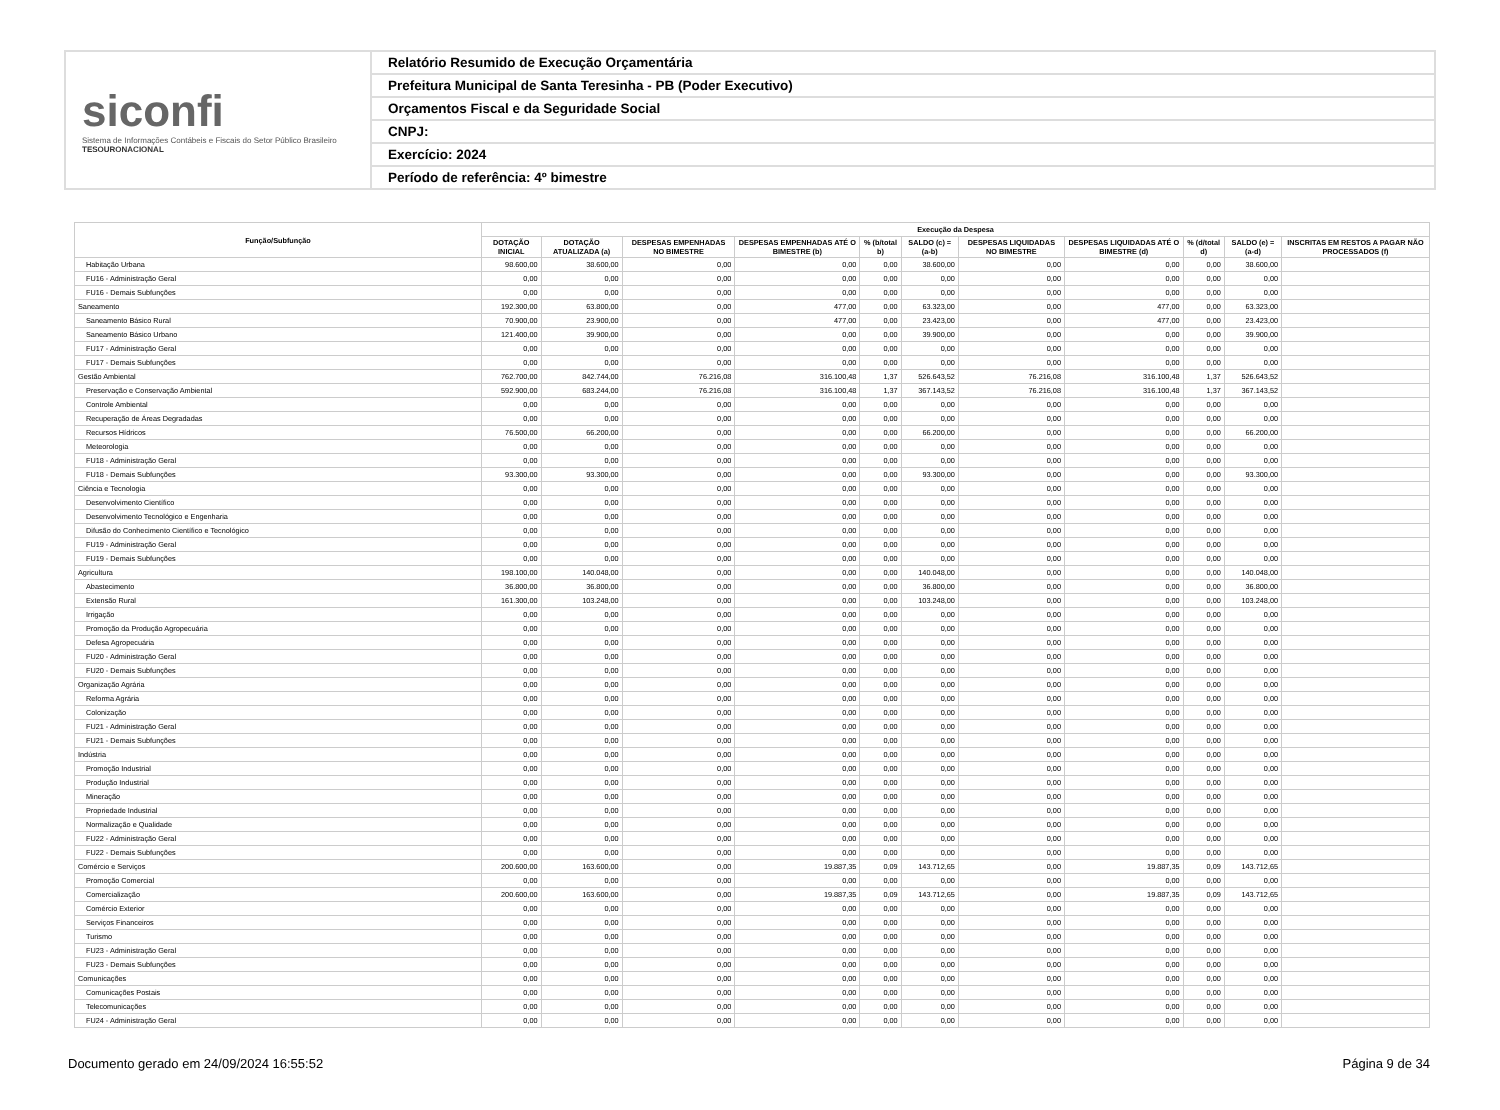siconfi
Sistema de Informações Contábeis e Fiscais do Setor Público Brasileiro
TESOURONACIONAL
Relatório Resumido de Execução Orçamentária
Prefeitura Municipal de Santa Teresinha - PB (Poder Executivo)
Orçamentos Fiscal e da Seguridade Social
CNPJ:
Exercício: 2024
Período de referência: 4º bimestre
| Função/Subfunção | Execução da Despesa | | | | | | | | | | |
| --- | --- | --- | --- | --- | --- | --- | --- | --- | --- | --- | --- |
| | DOTAÇÃO INICIAL | DOTAÇÃO ATUALIZADA (a) | DESPESAS EMPENHADAS NO BIMESTRE | DESPESAS EMPENHADAS ATÉ O BIMESTRE (b) | % (b/total b) | SALDO (c) = (a-b) | DESPESAS LIQUIDADAS NO BIMESTRE | DESPESAS LIQUIDADAS ATÉ O BIMESTRE (d) | % (d/total d) | SALDO (e) = (a-d) | INSCRITAS EM RESTOS A PAGAR NÃO PROCESSADOS (f) |
| Habitação Urbana | 98.600,00 | 38.600,00 | 0,00 | 0,00 | 0,00 | 38.600,00 | 0,00 | 0,00 | 0,00 | 38.600,00 | |
| FU16 - Administração Geral | 0,00 | 0,00 | 0,00 | 0,00 | 0,00 | 0,00 | 0,00 | 0,00 | 0,00 | 0,00 | |
| FU16 - Demais Subfunções | 0,00 | 0,00 | 0,00 | 0,00 | 0,00 | 0,00 | 0,00 | 0,00 | 0,00 | 0,00 | |
| Saneamento | 192.300,00 | 63.800,00 | 0,00 | 477,00 | 0,00 | 63.323,00 | 0,00 | 477,00 | 0,00 | 63.323,00 | |
| Saneamento Básico Rural | 70.900,00 | 23.900,00 | 0,00 | 477,00 | 0,00 | 23.423,00 | 0,00 | 477,00 | 0,00 | 23.423,00 | |
| Saneamento Básico Urbano | 121.400,00 | 39.900,00 | 0,00 | 0,00 | 0,00 | 39.900,00 | 0,00 | 0,00 | 0,00 | 39.900,00 | |
| FU17 - Administração Geral | 0,00 | 0,00 | 0,00 | 0,00 | 0,00 | 0,00 | 0,00 | 0,00 | 0,00 | 0,00 | |
| FU17 - Demais Subfunções | 0,00 | 0,00 | 0,00 | 0,00 | 0,00 | 0,00 | 0,00 | 0,00 | 0,00 | 0,00 | |
| Gestão Ambiental | 762.700,00 | 842.744,00 | 76.216,08 | 316.100,48 | 1,37 | 526.643,52 | 76.216,08 | 316.100,48 | 1,37 | 526.643,52 | |
| Preservação e Conservação Ambiental | 592.900,00 | 683.244,00 | 76.216,08 | 316.100,48 | 1,37 | 367.143,52 | 76.216,08 | 316.100,48 | 1,37 | 367.143,52 | |
| Controle Ambiental | 0,00 | 0,00 | 0,00 | 0,00 | 0,00 | 0,00 | 0,00 | 0,00 | 0,00 | 0,00 | |
| Recuperação de Áreas Degradadas | 0,00 | 0,00 | 0,00 | 0,00 | 0,00 | 0,00 | 0,00 | 0,00 | 0,00 | 0,00 | |
| Recursos Hídricos | 76.500,00 | 66.200,00 | 0,00 | 0,00 | 0,00 | 66.200,00 | 0,00 | 0,00 | 0,00 | 66.200,00 | |
| Meteorologia | 0,00 | 0,00 | 0,00 | 0,00 | 0,00 | 0,00 | 0,00 | 0,00 | 0,00 | 0,00 | |
| FU18 - Administração Geral | 0,00 | 0,00 | 0,00 | 0,00 | 0,00 | 0,00 | 0,00 | 0,00 | 0,00 | 0,00 | |
| FU18 - Demais Subfunções | 93.300,00 | 93.300,00 | 0,00 | 0,00 | 0,00 | 93.300,00 | 0,00 | 0,00 | 0,00 | 93.300,00 | |
| Ciência e Tecnologia | 0,00 | 0,00 | 0,00 | 0,00 | 0,00 | 0,00 | 0,00 | 0,00 | 0,00 | 0,00 | |
| Desenvolvimento Científico | 0,00 | 0,00 | 0,00 | 0,00 | 0,00 | 0,00 | 0,00 | 0,00 | 0,00 | 0,00 | |
| Desenvolvimento Tecnológico e Engenharia | 0,00 | 0,00 | 0,00 | 0,00 | 0,00 | 0,00 | 0,00 | 0,00 | 0,00 | 0,00 | |
| Difusão do Conhecimento Científico e Tecnológico | 0,00 | 0,00 | 0,00 | 0,00 | 0,00 | 0,00 | 0,00 | 0,00 | 0,00 | 0,00 | |
| FU19 - Administração Geral | 0,00 | 0,00 | 0,00 | 0,00 | 0,00 | 0,00 | 0,00 | 0,00 | 0,00 | 0,00 | |
| FU19 - Demais Subfunções | 0,00 | 0,00 | 0,00 | 0,00 | 0,00 | 0,00 | 0,00 | 0,00 | 0,00 | 0,00 | |
| Agricultura | 198.100,00 | 140.048,00 | 0,00 | 0,00 | 0,00 | 140.048,00 | 0,00 | 0,00 | 0,00 | 140.048,00 | |
| Abastecimento | 36.800,00 | 36.800,00 | 0,00 | 0,00 | 0,00 | 36.800,00 | 0,00 | 0,00 | 0,00 | 36.800,00 | |
| Extensão Rural | 161.300,00 | 103.248,00 | 0,00 | 0,00 | 0,00 | 103.248,00 | 0,00 | 0,00 | 0,00 | 103.248,00 | |
| Irrigação | 0,00 | 0,00 | 0,00 | 0,00 | 0,00 | 0,00 | 0,00 | 0,00 | 0,00 | 0,00 | |
| Promoção da Produção Agropecuária | 0,00 | 0,00 | 0,00 | 0,00 | 0,00 | 0,00 | 0,00 | 0,00 | 0,00 | 0,00 | |
| Defesa Agropecuária | 0,00 | 0,00 | 0,00 | 0,00 | 0,00 | 0,00 | 0,00 | 0,00 | 0,00 | 0,00 | |
| FU20 - Administração Geral | 0,00 | 0,00 | 0,00 | 0,00 | 0,00 | 0,00 | 0,00 | 0,00 | 0,00 | 0,00 | |
| FU20 - Demais Subfunções | 0,00 | 0,00 | 0,00 | 0,00 | 0,00 | 0,00 | 0,00 | 0,00 | 0,00 | 0,00 | |
| Organização Agrária | 0,00 | 0,00 | 0,00 | 0,00 | 0,00 | 0,00 | 0,00 | 0,00 | 0,00 | 0,00 | |
| Reforma Agrária | 0,00 | 0,00 | 0,00 | 0,00 | 0,00 | 0,00 | 0,00 | 0,00 | 0,00 | 0,00 | |
| Colonização | 0,00 | 0,00 | 0,00 | 0,00 | 0,00 | 0,00 | 0,00 | 0,00 | 0,00 | 0,00 | |
| FU21 - Administração Geral | 0,00 | 0,00 | 0,00 | 0,00 | 0,00 | 0,00 | 0,00 | 0,00 | 0,00 | 0,00 | |
| FU21 - Demais Subfunções | 0,00 | 0,00 | 0,00 | 0,00 | 0,00 | 0,00 | 0,00 | 0,00 | 0,00 | 0,00 | |
| Indústria | 0,00 | 0,00 | 0,00 | 0,00 | 0,00 | 0,00 | 0,00 | 0,00 | 0,00 | 0,00 | |
| Promoção Industrial | 0,00 | 0,00 | 0,00 | 0,00 | 0,00 | 0,00 | 0,00 | 0,00 | 0,00 | 0,00 | |
| Produção Industrial | 0,00 | 0,00 | 0,00 | 0,00 | 0,00 | 0,00 | 0,00 | 0,00 | 0,00 | 0,00 | |
| Mineração | 0,00 | 0,00 | 0,00 | 0,00 | 0,00 | 0,00 | 0,00 | 0,00 | 0,00 | 0,00 | |
| Propriedade Industrial | 0,00 | 0,00 | 0,00 | 0,00 | 0,00 | 0,00 | 0,00 | 0,00 | 0,00 | 0,00 | |
| Normalização e Qualidade | 0,00 | 0,00 | 0,00 | 0,00 | 0,00 | 0,00 | 0,00 | 0,00 | 0,00 | 0,00 | |
| FU22 - Administração Geral | 0,00 | 0,00 | 0,00 | 0,00 | 0,00 | 0,00 | 0,00 | 0,00 | 0,00 | 0,00 | |
| FU22 - Demais Subfunções | 0,00 | 0,00 | 0,00 | 0,00 | 0,00 | 0,00 | 0,00 | 0,00 | 0,00 | 0,00 | |
| Comércio e Serviços | 200.600,00 | 163.600,00 | 0,00 | 19.887,35 | 0,09 | 143.712,65 | 0,00 | 19.887,35 | 0,09 | 143.712,65 | |
| Promoção Comercial | 0,00 | 0,00 | 0,00 | 0,00 | 0,00 | 0,00 | 0,00 | 0,00 | 0,00 | 0,00 | |
| Comercialização | 200.600,00 | 163.600,00 | 0,00 | 19.887,35 | 0,09 | 143.712,65 | 0,00 | 19.887,35 | 0,09 | 143.712,65 | |
| Comércio Exterior | 0,00 | 0,00 | 0,00 | 0,00 | 0,00 | 0,00 | 0,00 | 0,00 | 0,00 | 0,00 | |
| Serviços Financeiros | 0,00 | 0,00 | 0,00 | 0,00 | 0,00 | 0,00 | 0,00 | 0,00 | 0,00 | 0,00 | |
| Turismo | 0,00 | 0,00 | 0,00 | 0,00 | 0,00 | 0,00 | 0,00 | 0,00 | 0,00 | 0,00 | |
| FU23 - Administração Geral | 0,00 | 0,00 | 0,00 | 0,00 | 0,00 | 0,00 | 0,00 | 0,00 | 0,00 | 0,00 | |
| FU23 - Demais Subfunções | 0,00 | 0,00 | 0,00 | 0,00 | 0,00 | 0,00 | 0,00 | 0,00 | 0,00 | 0,00 | |
| Comunicações | 0,00 | 0,00 | 0,00 | 0,00 | 0,00 | 0,00 | 0,00 | 0,00 | 0,00 | 0,00 | |
| Comunicações Postais | 0,00 | 0,00 | 0,00 | 0,00 | 0,00 | 0,00 | 0,00 | 0,00 | 0,00 | 0,00 | |
| Telecomunicações | 0,00 | 0,00 | 0,00 | 0,00 | 0,00 | 0,00 | 0,00 | 0,00 | 0,00 | 0,00 | |
| FU24 - Administração Geral | 0,00 | 0,00 | 0,00 | 0,00 | 0,00 | 0,00 | 0,00 | 0,00 | 0,00 | 0,00 | |
Documento gerado em 24/09/2024 16:55:52 Página 9 de 34